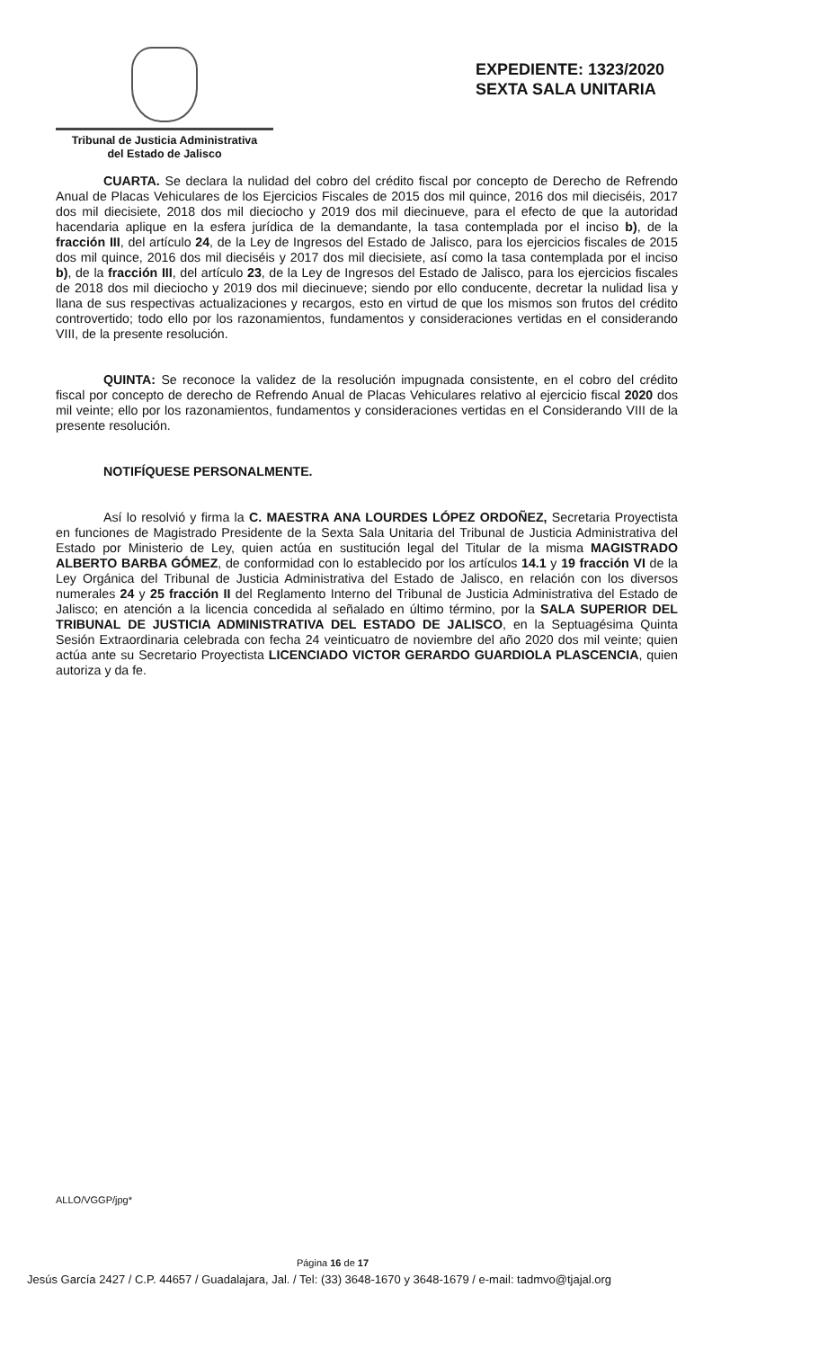Tribunal de Justicia Administrativa
del Estado de Jalisco
EXPEDIENTE: 1323/2020
SEXTA SALA UNITARIA
CUARTA. Se declara la nulidad del cobro del crédito fiscal por concepto de Derecho de Refrendo Anual de Placas Vehiculares de los Ejercicios Fiscales de 2015 dos mil quince, 2016 dos mil dieciséis, 2017 dos mil diecisiete, 2018 dos mil dieciocho y 2019 dos mil diecinueve, para el efecto de que la autoridad hacendaria aplique en la esfera jurídica de la demandante, la tasa contemplada por el inciso b), de la fracción III, del artículo 24, de la Ley de Ingresos del Estado de Jalisco, para los ejercicios fiscales de 2015 dos mil quince, 2016 dos mil dieciséis y 2017 dos mil diecisiete, así como la tasa contemplada por el inciso b), de la fracción III, del artículo 23, de la Ley de Ingresos del Estado de Jalisco, para los ejercicios fiscales de 2018 dos mil dieciocho y 2019 dos mil diecinueve; siendo por ello conducente, decretar la nulidad lisa y llana de sus respectivas actualizaciones y recargos, esto en virtud de que los mismos son frutos del crédito controvertido; todo ello por los razonamientos, fundamentos y consideraciones vertidas en el considerando VIII, de la presente resolución.
QUINTA: Se reconoce la validez de la resolución impugnada consistente, en el cobro del crédito fiscal por concepto de derecho de Refrendo Anual de Placas Vehiculares relativo al ejercicio fiscal 2020 dos mil veinte; ello por los razonamientos, fundamentos y consideraciones vertidas en el Considerando VIII de la presente resolución.
NOTIFÍQUESE PERSONALMENTE.
Así lo resolvió y firma la C. MAESTRA ANA LOURDES LÓPEZ ORDOÑEZ, Secretaria Proyectista en funciones de Magistrado Presidente de la Sexta Sala Unitaria del Tribunal de Justicia Administrativa del Estado por Ministerio de Ley, quien actúa en sustitución legal del Titular de la misma MAGISTRADO ALBERTO BARBA GÓMEZ, de conformidad con lo establecido por los artículos 14.1 y 19 fracción VI de la Ley Orgánica del Tribunal de Justicia Administrativa del Estado de Jalisco, en relación con los diversos numerales 24 y 25 fracción II del Reglamento Interno del Tribunal de Justicia Administrativa del Estado de Jalisco; en atención a la licencia concedida al señalado en último término, por la SALA SUPERIOR DEL TRIBUNAL DE JUSTICIA ADMINISTRATIVA DEL ESTADO DE JALISCO, en la Septuagésima Quinta Sesión Extraordinaria celebrada con fecha 24 veinticuatro de noviembre del año 2020 dos mil veinte; quien actúa ante su Secretario Proyectista LICENCIADO VICTOR GERARDO GUARDIOLA PLASCENCIA, quien autoriza y da fe.
ALLO/VGGP/jpg*
Página 16 de 17
Jesús García 2427 / C.P. 44657 / Guadalajara, Jal. / Tel: (33) 3648-1670 y 3648-1679 / e-mail: tadmvo@tjajal.org